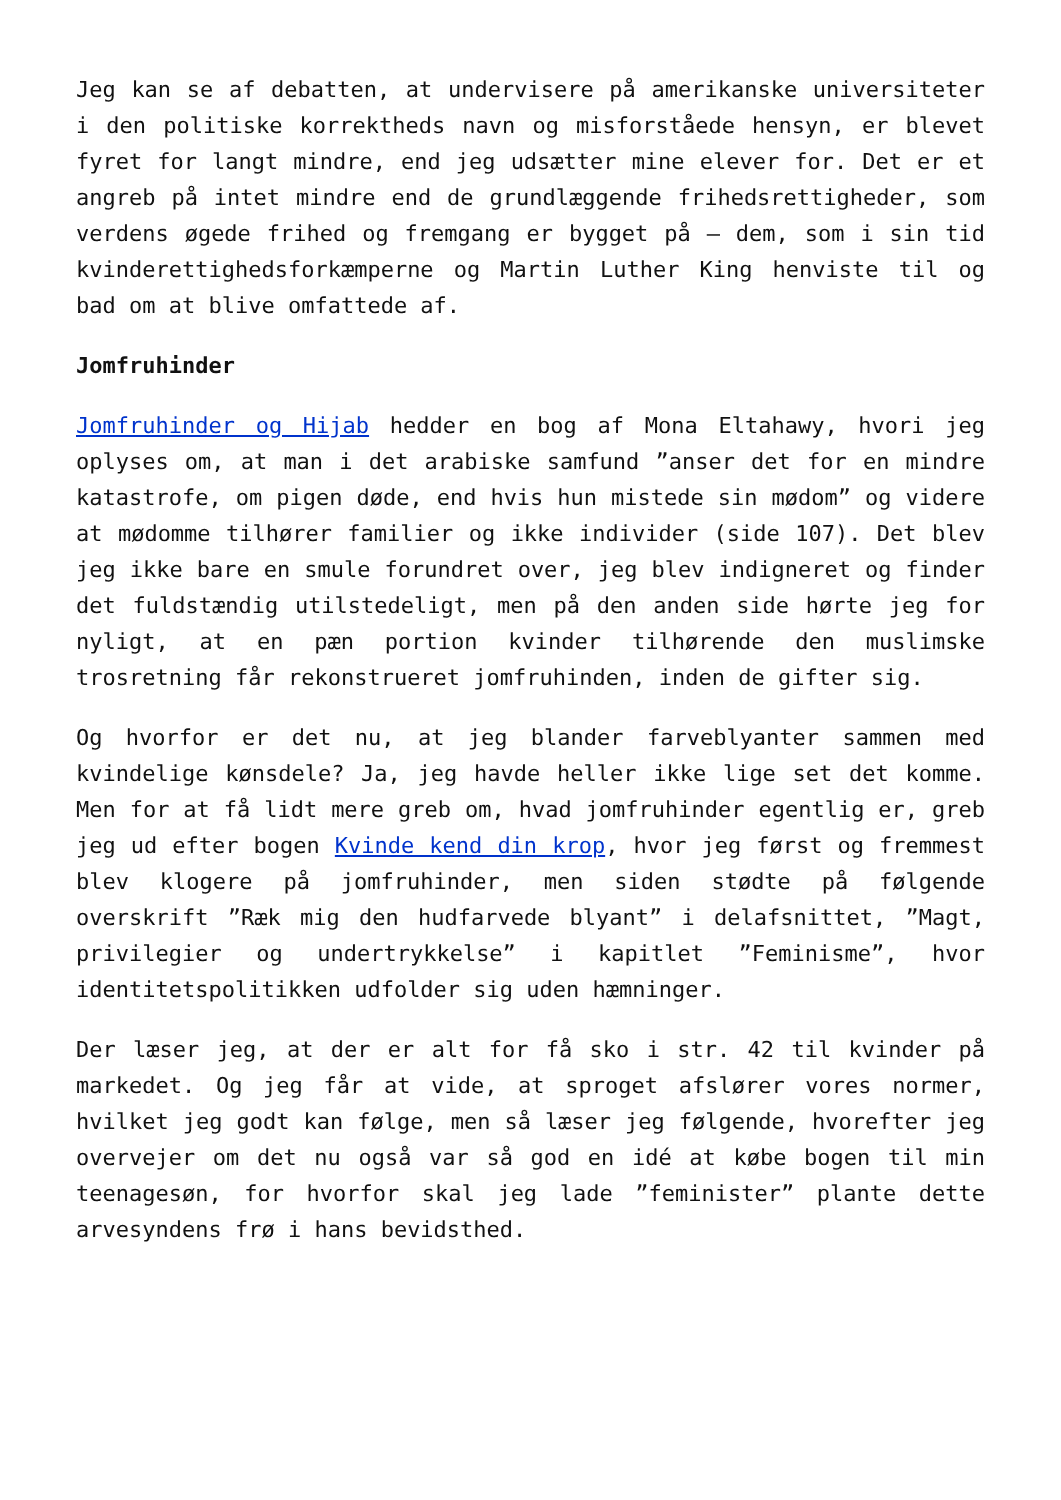Jeg kan se af debatten, at undervisere på amerikanske universiteter i den politiske korrektheds navn og misforståede hensyn, er blevet fyret for langt mindre, end jeg udsætter mine elever for. Det er et angreb på intet mindre end de grundlæggende frihedsrettigheder, som verdens øgede frihed og fremgang er bygget på – dem, som i sin tid kvinderettighedsforkæmperne og Martin Luther King henviste til og bad om at blive omfattede af.
Jomfruhinder
Jomfruhinder og Hijab hedder en bog af Mona Eltahawy, hvori jeg oplyses om, at man i det arabiske samfund ”anser det for en mindre katastrofe, om pigen døde, end hvis hun mistede sin mødom” og videre at mødomme tilhører familier og ikke individer (side 107). Det blev jeg ikke bare en smule forundret over, jeg blev indigneret og finder det fuldstændig utilstedeligt, men på den anden side hørte jeg for nyligt, at en pæn portion kvinder tilhørende den muslimske trosretning får rekonstrueret jomfruhinden, inden de gifter sig.
Og hvorfor er det nu, at jeg blander farveblyanter sammen med kvindelige kønsdele? Ja, jeg havde heller ikke lige set det komme. Men for at få lidt mere greb om, hvad jomfruhinder egentlig er, greb jeg ud efter bogen Kvinde kend din krop, hvor jeg først og fremmest blev klogere på jomfruhinder, men siden stødte på følgende overskrift ”Ræk mig den hudfarvede blyant” i delafsnittet, ”Magt, privilegier og undertrykkelse” i kapitlet ”Feminisme”, hvor identitetspolitikken udfolder sig uden hæmninger.
Der læser jeg, at der er alt for få sko i str. 42 til kvinder på markedet. Og jeg får at vide, at sproget afslører vores normer, hvilket jeg godt kan følge, men så læser jeg følgende, hvorefter jeg overvejer om det nu også var så god en idé at købe bogen til min teenagesøn, for hvorfor skal jeg lade ”feminister” plante dette arvesyndens frø i hans bevidsthed.